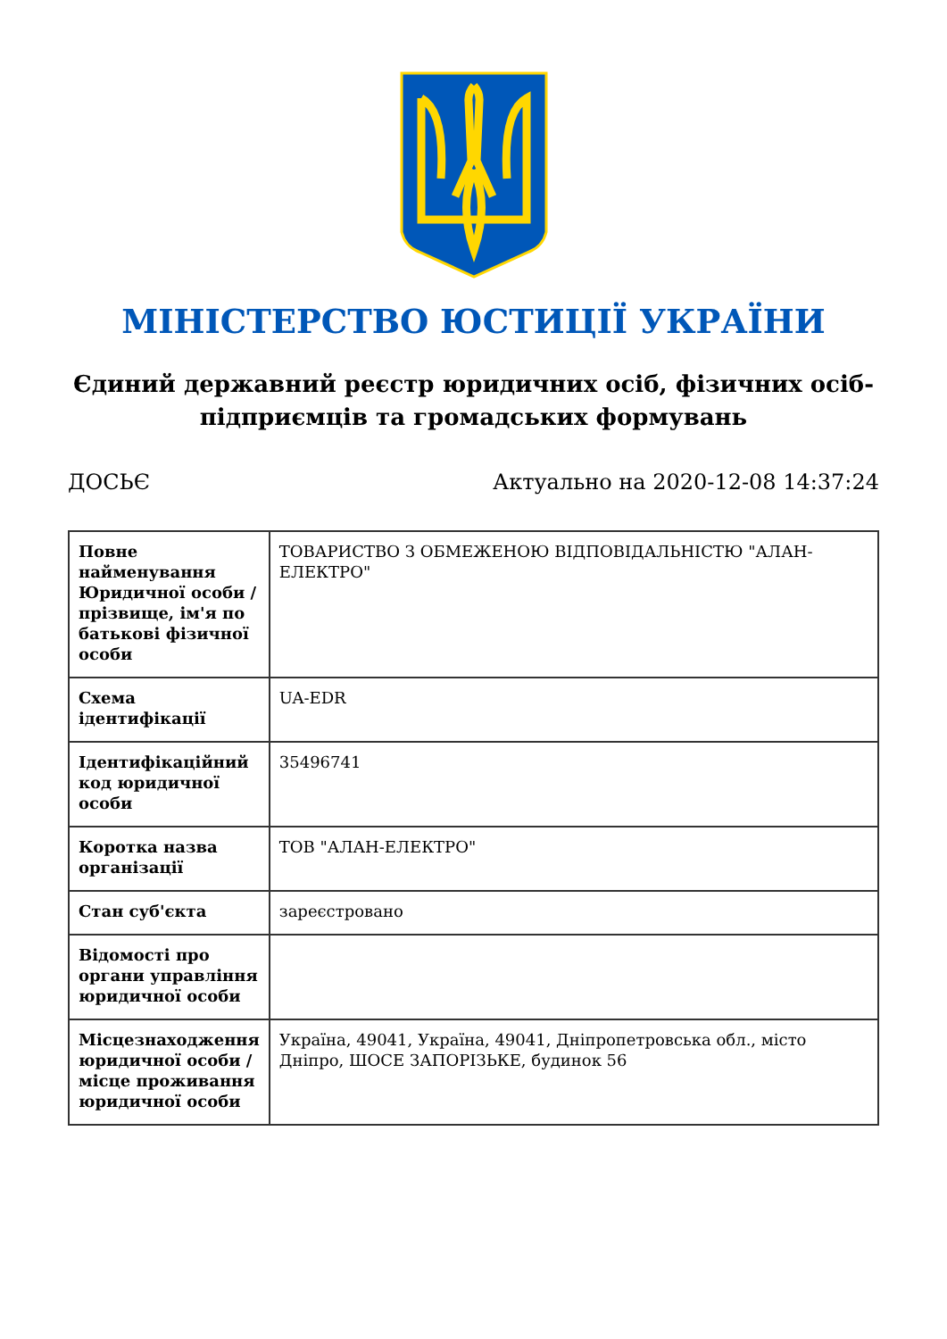МІНІСТЕРСТВО ЮСТИЦІЇ УКРАЇНИ
Єдиний державний реєстр юридичних осіб, фізичних осіб-підприємців та громадських формувань
ДОСЬЄ Актуально на 2020-12-08 14:37:24
| Повне найменування Юридичної особи / прізвище, ім'я по батькові фізичної особи | ТОВАРИСТВО З ОБМЕЖЕНОЮ ВІДПОВІДАЛЬНІСТЮ "АЛАН-ЕЛЕКТРО" |
| Схема ідентифікації | UA-EDR |
| Ідентифікаційний код юридичної особи | 35496741 |
| Коротка назва організації | ТОВ "АЛАН-ЕЛЕКТРО" |
| Стан суб'єкта | зареєстровано |
| Відомості про органи управління юридичної особи | |
| Місцезнаходження юридичної особи / місце проживання юридичної особи | Україна, 49041, Україна, 49041, Дніпропетровська обл., місто Дніпро, ШОСЕ ЗАПОРІЗЬКЕ, будинок 56 |